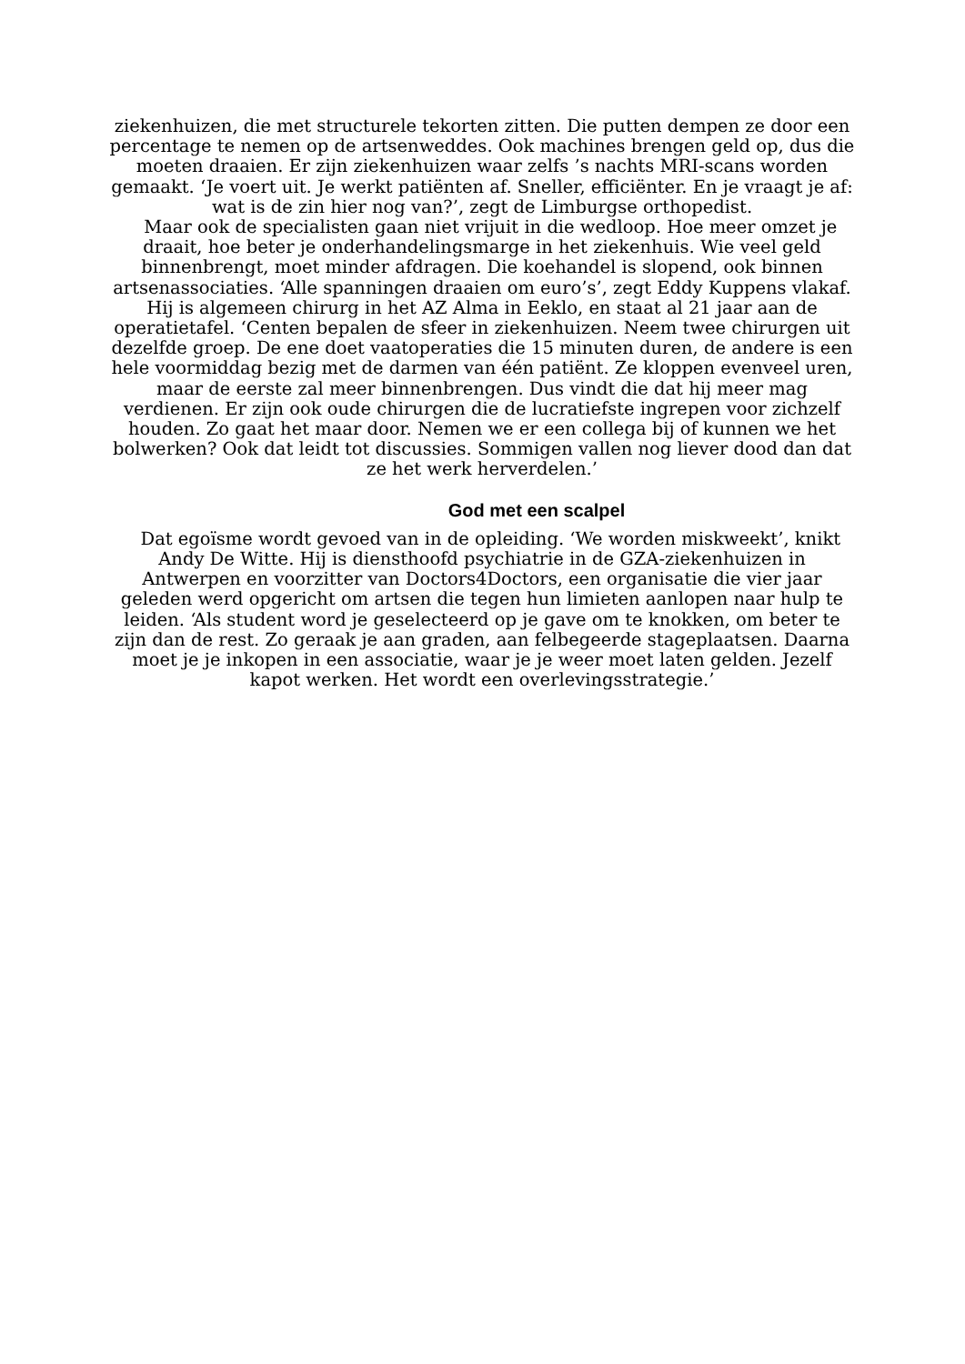ziekenhuizen, die met structurele tekorten zitten. Die putten dempen ze door een percentage te nemen op de artsenweddes. Ook machines brengen geld op, dus die moeten draaien. Er zijn ziekenhuizen waar zelfs ’s nachts MRI-scans worden gemaakt. ‘Je voert uit. Je werkt patiënten af. Sneller, efficiënter. En je vraagt je af: wat is de zin hier nog van?’, zegt de Limburgse orthopedist.
Maar ook de specialisten gaan niet vrijuit in die wedloop. Hoe meer omzet je draait, hoe beter je onderhandelingsmarge in het ziekenhuis. Wie veel geld binnenbrengt, moet minder afdragen. Die koehandel is slopend, ook binnen artsenassociaties. ‘Alle spanningen draaien om euro’s’, zegt Eddy Kuppens vlakaf. Hij is algemeen chirurg in het AZ Alma in Eeklo, en staat al 21 jaar aan de operatietafel. ‘Centen bepalen de sfeer in ziekenhuizen. Neem twee chirurgen uit dezelfde groep. De ene doet vaatoperaties die 15 minuten duren, de andere is een hele voormiddag bezig met de darmen van één patiënt. Ze kloppen evenveel uren, maar de eerste zal meer binnenbrengen. Dus vindt die dat hij meer mag verdienen. Er zijn ook oude chirurgen die de lucratiefste ingrepen voor zichzelf houden. Zo gaat het maar door. Nemen we er een collega bij of kunnen we het bolwerken? Ook dat leidt tot discussies. Sommigen vallen nog liever dood dan dat ze het werk herverdelen.’
God met een scalpel
Dat egoïsme wordt gevoed van in de opleiding. ‘We worden miskweekt’, knikt Andy De Witte. Hij is diensthoofd psychiatrie in de GZA-ziekenhuizen in Antwerpen en voorzitter van Doctors4Doctors, een organisatie die vier jaar geleden werd opgericht om artsen die tegen hun limieten aanlopen naar hulp te leiden. ‘Als student word je geselecteerd op je gave om te knokken, om beter te zijn dan de rest. Zo geraak je aan graden, aan felbegeerde stageplaatsen. Daarna moet je je inkopen in een associatie, waar je je weer moet laten gelden. Jezelf kapot werken. Het wordt een overlevingsstrategie.’